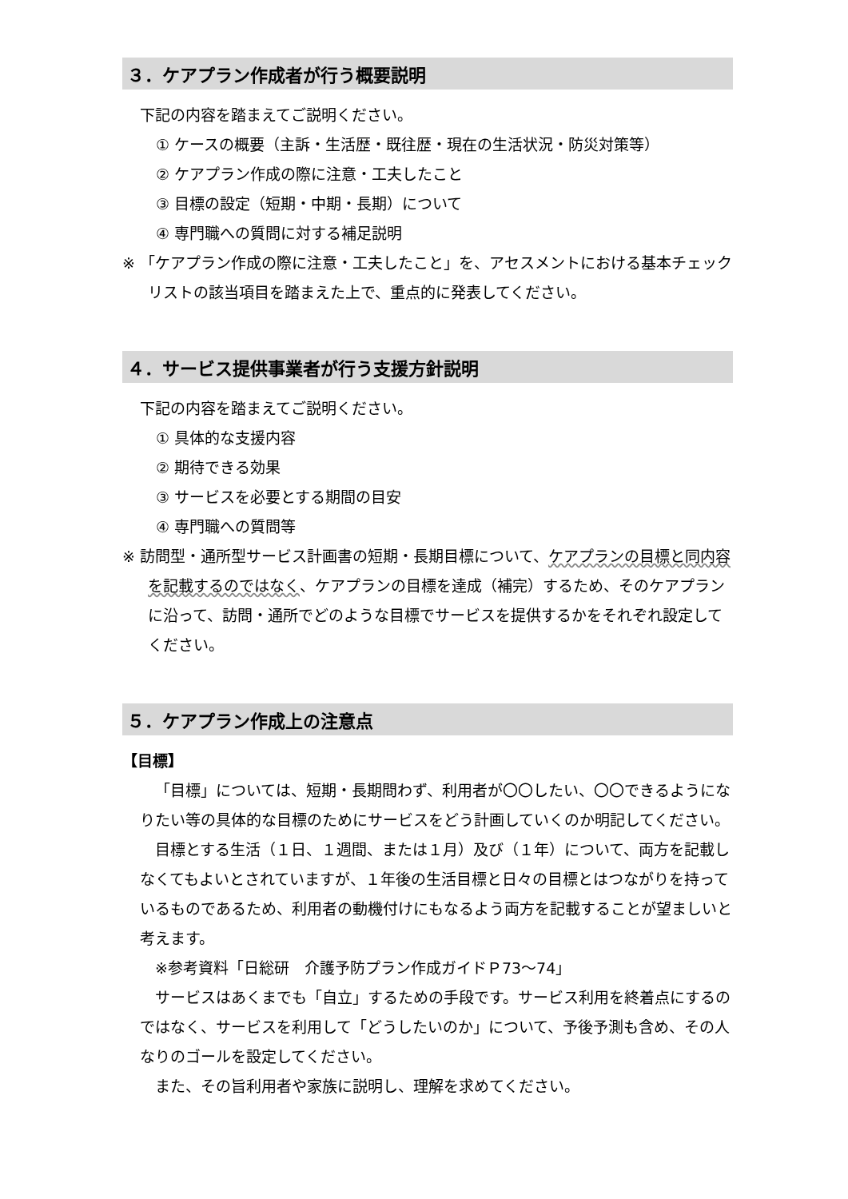３．ケアプラン作成者が行う概要説明
下記の内容を踏まえてご説明ください。
① ケースの概要（主訴・生活歴・既往歴・現在の生活状況・防災対策等）
② ケアプラン作成の際に注意・工夫したこと
③ 目標の設定（短期・中期・長期）について
④ 専門職への質問に対する補足説明
※ 「ケアプラン作成の際に注意・工夫したこと」を、アセスメントにおける基本チェックリストの該当項目を踏まえた上で、重点的に発表してください。
４．サービス提供事業者が行う支援方針説明
下記の内容を踏まえてご説明ください。
① 具体的な支援内容
② 期待できる効果
③ サービスを必要とする期間の目安
④ 専門職への質問等
※ 訪問型・通所型サービス計画書の短期・長期目標について、ケアプランの目標と同内容を記載するのではなく、ケアプランの目標を達成（補完）するため、そのケアプランに沿って、訪問・通所でどのような目標でサービスを提供するかをそれぞれ設定してください。
５．ケアプラン作成上の注意点
【目標】
「目標」については、短期・長期問わず、利用者が〇〇したい、〇〇できるようになりたい等の具体的な目標のためにサービスをどう計画していくのか明記してください。
目標とする生活（１日、１週間、または１月）及び（１年）について、両方を記載しなくてもよいとされていますが、１年後の生活目標と日々の目標とはつながりを持っているものであるため、利用者の動機付けにもなるよう両方を記載することが望ましいと考えます。
※参考資料「日総研　介護予防プラン作成ガイドＰ73〜74」
サービスはあくまでも「自立」するための手段です。サービス利用を終着点にするのではなく、サービスを利用して「どうしたいのか」について、予後予測も含め、その人なりのゴールを設定してください。
また、その旨利用者や家族に説明し、理解を求めてください。